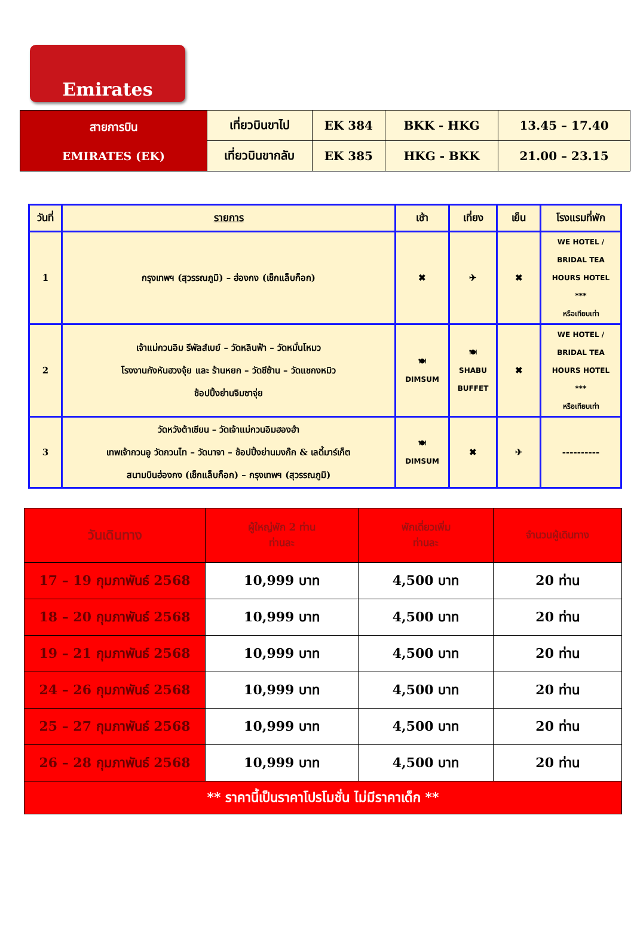Emirates
| สายการบิน EMIRATES (EK) | เที่ยวบินขาไป | EK 384 | BKK - HKG | 13.45 – 17.40 |
| | เที่ยวบินขากลับ | EK 385 | HKG - BKK | 21.00 – 23.15 |
| วันที่ | รายการ | เช้า | เที่ยง | เย็น | โรงแรมที่พัก |
| --- | --- | --- | --- | --- | --- |
| 1 | กรุงเทพฯ (สุวรรณภูมิ) – ฮ่องกง (เช็กแล็บก็อก) | ✖ | ✈ | ✖ | WE HOTEL / BRIDAL TEA HOURS HOTEL *** หรือเทียบเท่า |
| 2 | เจ้าแม่กวนอิม รีพัลส์เบย์ – วัดหลินฟ้า – วัดหมั่นโหมว โรงงานกังหันฮวงจุ้ย และ ร้านหยก – วัดซีซ้าน – วัดแชกงหมิว ช้อปปิ้งย่านจิมซาจุ่ย | 🍽 DIMSUM | 🍽 SHABU BUFFET | ✖ | WE HOTEL / BRIDAL TEA HOURS HOTEL *** หรือเทียบเท่า |
| 3 | วัดหวังต้าเซียน – วัดเจ้าแม่กวนอิมฮองฮำ เทพเจ้ากวนอู วัดกวนไท – วัดนาจา – ช้อปปิ้งย่านมงก๊ก & เลดี้มาร์เก็ต สนามบินฮ่องกง (เช็กแล็บก็อก) – กรุงเทพฯ (สุวรรณภูมิ) | 🍽 DIMSUM | ✖ | ✈ | ---------- |
| วันเดินทาง | ผู้ใหญ่พัก 2 ท่าน ท่านละ | พักเดี่ยวเพิ่ม ท่านละ | จำนวนผู้เดินทาง |
| --- | --- | --- | --- |
| 17 – 19 กุมภาพันธ์ 2568 | 10,999 บาท | 4,500 บาท | 20 ท่าน |
| 18 – 20 กุมภาพันธ์ 2568 | 10,999 บาท | 4,500 บาท | 20 ท่าน |
| 19 – 21 กุมภาพันธ์ 2568 | 10,999 บาท | 4,500 บาท | 20 ท่าน |
| 24 – 26 กุมภาพันธ์ 2568 | 10,999 บาท | 4,500 บาท | 20 ท่าน |
| 25 – 27 กุมภาพันธ์ 2568 | 10,999 บาท | 4,500 บาท | 20 ท่าน |
| 26 – 28 กุมภาพันธ์ 2568 | 10,999 บาท | 4,500 บาท | 20 ท่าน |
| ** ราคานี้เป็นราคาโปรโมชั่น ไม่มีราคาเด็ก ** | | | |